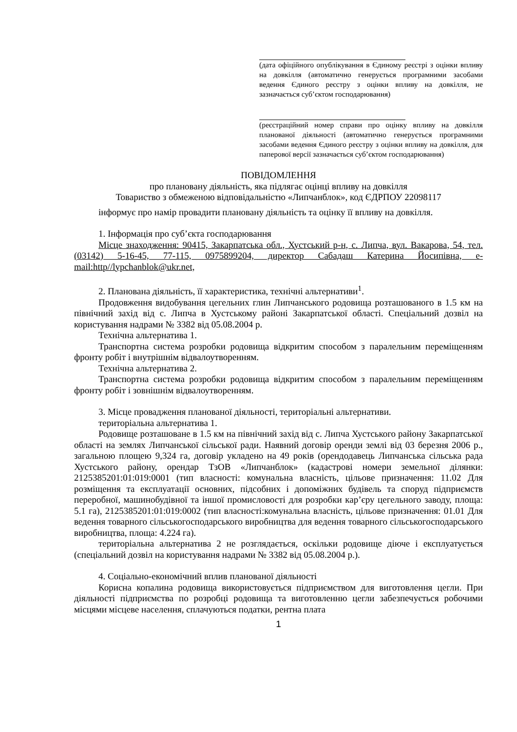(дата офіційного опублікування в Єдиному реєстрі з оцінки впливу на довкілля (автоматично генерується програмними засобами ведення Єдиного реєстру з оцінки впливу на довкілля, не зазначається суб’єктом господарювання)
(реєстраційний номер справи про оцінку впливу на довкілля планованої діяльності (автоматично генерується програмними засобами ведення Єдиного реєстру з оцінки впливу на довкілля, для паперової версії зазначається суб’єктом господарювання)
ПОВІДОМЛЕННЯ
про плановану діяльність, яка підлягає оцінці впливу на довкілля
Товариство з обмеженою відповідальністю «Липчанблок», код ЄДРПОУ 22098117
інформує про намір провадити плановану діяльність та оцінку її впливу на довкілля.
1. Інформація про суб’єкта господарювання
Місце знаходження: 90415, Закарпатська обл., Хустський р-н, с. Липча, вул. Вакарова, 54, тел. (03142) 5-16-45, 77-115, 0975899204, директор Сабадаш Катерина Йосипівна, e-mail:http//lypchanblok@ukr.net,
2. Планована діяльність, її характеристика, технічні альтернативи<sup>1</sup>.
Продовження видобування цегельних глин Липчанського родовища розташованого в 1.5 км на північний захід від с. Липча в Хустському районі Закарпатської області. Спеціальний дозвіл на користування надрами № 3382 від 05.08.2004 р.
Технічна альтернатива 1.
Транспортна система розробки родовища відкритим способом з паралельним переміщенням фронту робіт і внутрішнім відвалоутворенням.
Технічна альтернатива 2.
Транспортна система розробки родовища відкритим способом з паралельним переміщенням фронту робіт і зовнішнім відвалоутворенням.
3. Місце провадження планованої діяльності, територіальні альтернативи.
територіальна альтернатива 1.
Родовище розташоване в 1.5 км на північний захід від с. Липча Хустського району Закарпатської області на землях Липчанської сільської ради. Наявний договір оренди землі від 03 березня 2006 р., загальною площею 9,324 га, договір укладено на 49 років (орендодавець Липчанська сільська рада Хустського району, орендар ТзОВ «Липчанблок» (кадастрові номери земельної ділянки: 2125385201:01:019:0001 (тип власності: комунальна власність, цільове призначення: 11.02 Для розміщення та експлуатації основних, підсобних і допоміжних будівель та споруд підприємств переробної, машинобудівної та іншої промисловості для розробки кар’єру цегельного заводу, площа: 5.1 га), 2125385201:01:019:0002 (тип власності:комунальна власність, цільове призначення: 01.01 Для ведення товарного сільськогосподарського виробництва для ведення товарного сільськогосподарського виробництва, площа: 4.224 га).
територіальна альтернатива 2 не розглядається, оскільки родовище діюче і експлуатується (спеціальний дозвіл на користування надрами № 3382 від 05.08.2004 р.).
4. Соціально-економічний вплив планованої діяльності
Корисна копалина родовища використовується підприємством для виготовлення цегли. При діяльності підприємства по розробці родовища та виготовленню цегли забезпечується робочими місцями місцеве населення, сплачуються податки, рентна плата
1